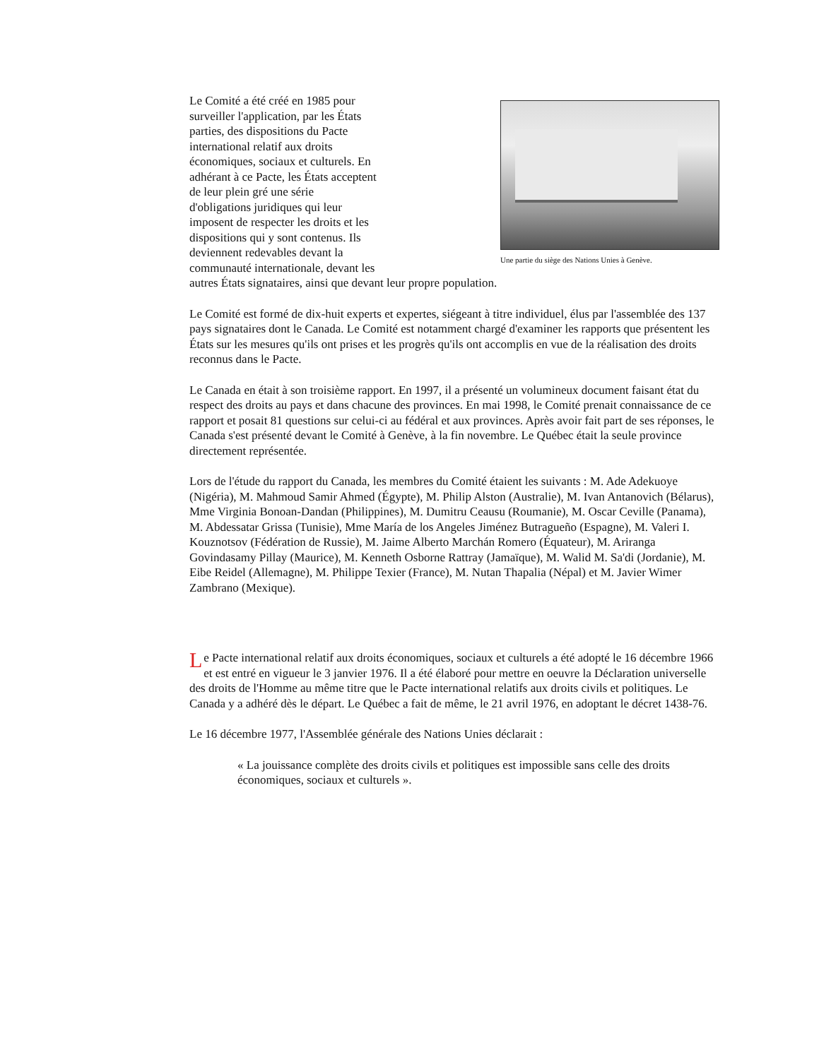Une partie du siège des Nations Unies à Genève.
Le Comité a été créé en 1985 pour
surveiller l'application, par les États
parties, des dispositions du Pacte
international relatif aux droits
économiques, sociaux et culturels. En
adhérant à ce Pacte, les États acceptent
de leur plein gré une série
d'obligations juridiques qui leur
imposent de respecter les droits et les
dispositions qui y sont contenus. Ils
deviennent redevables devant la
communauté internationale, devant les
autres États signataires, ainsi que devant leur propre population.
Le Comité est formé de dix-huit experts et expertes, siégeant à titre individuel, élus par l'assemblée des 137 pays signataires dont le Canada. Le Comité est notamment chargé d'examiner les rapports que présentent les États sur les mesures qu'ils ont prises et les progrès qu'ils ont accomplis en vue de la réalisation des droits reconnus dans le Pacte.
Le Canada en était à son troisième rapport. En 1997, il a présenté un volumineux document faisant état du respect des droits au pays et dans chacune des provinces. En mai 1998, le Comité prenait connaissance de ce rapport et posait 81 questions sur celui-ci au fédéral et aux provinces. Après avoir fait part de ses réponses, le Canada s'est présenté devant le Comité à Genève, à la fin novembre. Le Québec était la seule province directement représentée.
Lors de l'étude du rapport du Canada, les membres du Comité étaient les suivants : M. Ade Adekuoye (Nigéria), M. Mahmoud Samir Ahmed (Égypte), M. Philip Alston (Australie), M. Ivan Antanovich (Bélarus), Mme Virginia Bonoan-Dandan (Philippines), M. Dumitru Ceausu (Roumanie), M. Oscar Ceville (Panama), M. Abdessatar Grissa (Tunisie), Mme María de los Angeles Jiménez Butragueño (Espagne), M. Valeri I. Kouznotsov (Fédération de Russie), M. Jaime Alberto Marchán Romero (Équateur), M. Ariranga Govindasamy Pillay (Maurice), M. Kenneth Osborne Rattray (Jamaïque), M. Walid M. Sa'di (Jordanie), M. Eibe Reidel (Allemagne), M. Philippe Texier (France), M. Nutan Thapalia (Népal) et M. Javier Wimer Zambrano (Mexique).
Le Pacte international relatif aux droits économiques, sociaux et culturels a été adopté le 16 décembre 1966 et est entré en vigueur le 3 janvier 1976. Il a été élaboré pour mettre en oeuvre la Déclaration universelle des droits de l'Homme au même titre que le Pacte international relatifs aux droits civils et politiques. Le Canada y a adhéré dès le départ. Le Québec a fait de même, le 21 avril 1976, en adoptant le décret 1438-76.
Le 16 décembre 1977, l'Assemblée générale des Nations Unies déclarait :
« La jouissance complète des droits civils et politiques est impossible sans celle des droits économiques, sociaux et culturels ».